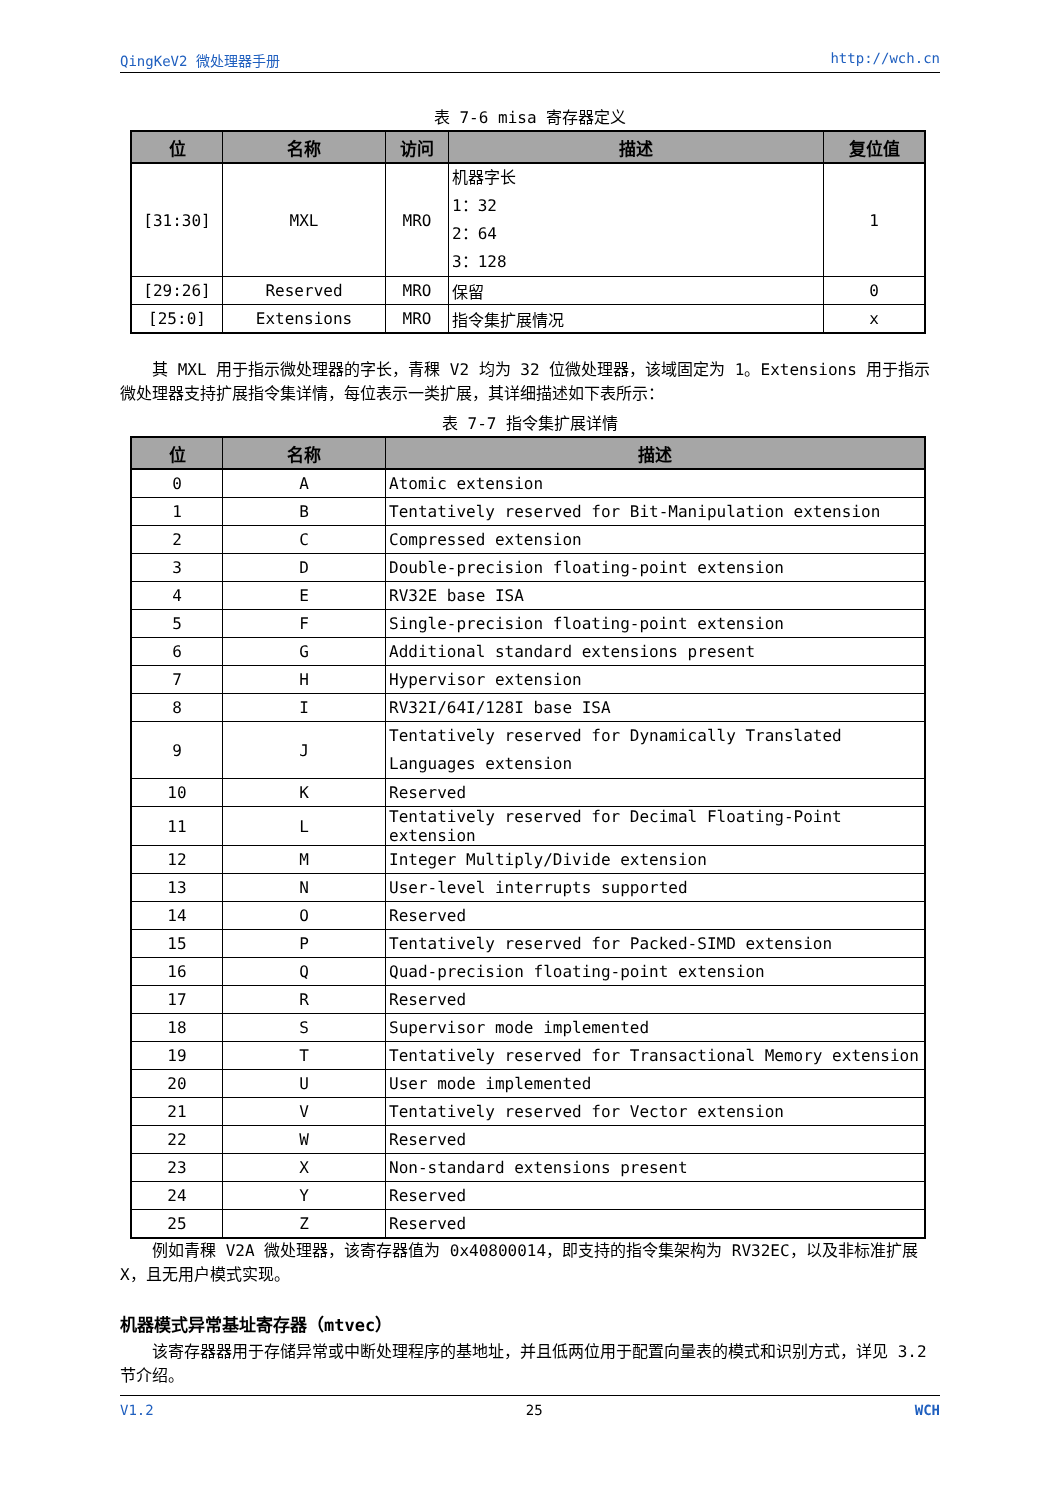QingKeV2 微处理器手册 http://wch.cn
表 7-6 misa 寄存器定义
| 位 | 名称 | 访问 | 描述 | 复位值 |
| --- | --- | --- | --- | --- |
| [31:30] | MXL | MRO | 机器字长 1：32 2：64 3：128 | 1 |
| [29:26] | Reserved | MRO | 保留 | 0 |
| [25:0] | Extensions | MRO | 指令集扩展情况 | x |
其 MXL 用于指示微处理器的字长，青稞 V2 均为 32 位微处理器，该域固定为 1。Extensions 用于指示微处理器支持扩展指令集详情，每位表示一类扩展，其详细描述如下表所示：
表 7-7 指令集扩展详情
| 位 | 名称 | 描述 |
| --- | --- | --- |
| 0 | A | Atomic extension |
| 1 | B | Tentatively reserved for Bit-Manipulation extension |
| 2 | C | Compressed extension |
| 3 | D | Double-precision floating-point extension |
| 4 | E | RV32E base ISA |
| 5 | F | Single-precision floating-point extension |
| 6 | G | Additional standard extensions present |
| 7 | H | Hypervisor extension |
| 8 | I | RV32I/64I/128I base ISA |
| 9 | J | Tentatively reserved for Dynamically Translated Languages extension |
| 10 | K | Reserved |
| 11 | L | Tentatively reserved for Decimal Floating-Point extension |
| 12 | M | Integer Multiply/Divide extension |
| 13 | N | User-level interrupts supported |
| 14 | O | Reserved |
| 15 | P | Tentatively reserved for Packed-SIMD extension |
| 16 | Q | Quad-precision floating-point extension |
| 17 | R | Reserved |
| 18 | S | Supervisor mode implemented |
| 19 | T | Tentatively reserved for Transactional Memory extension |
| 20 | U | User mode implemented |
| 21 | V | Tentatively reserved for Vector extension |
| 22 | W | Reserved |
| 23 | X | Non-standard extensions present |
| 24 | Y | Reserved |
| 25 | Z | Reserved |
例如青稞 V2A 微处理器，该寄存器值为 0x40800014，即支持的指令集架构为 RV32EC，以及非标准扩展 X，且无用户模式实现。
机器模式异常基址寄存器（mtvec）
该寄存器器用于存储异常或中断处理程序的基地址，并且低两位用于配置向量表的模式和识别方式，详见 3.2 节介绍。
V1.2 25 WCH